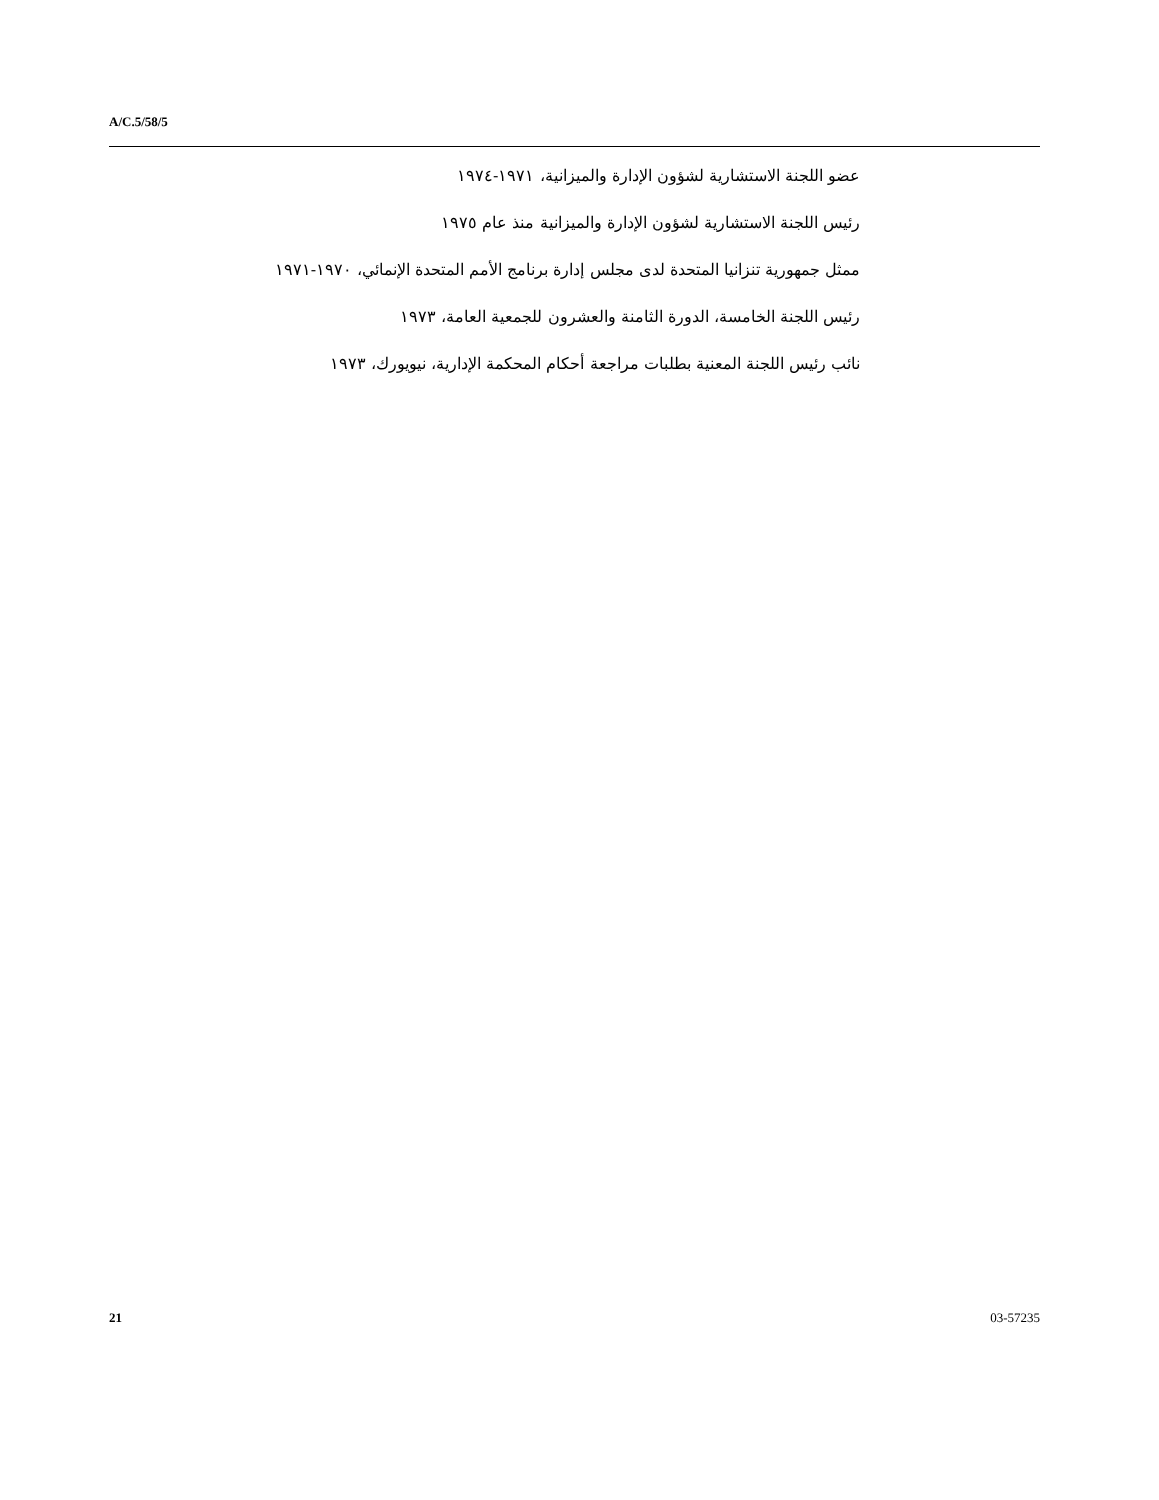A/C.5/58/5
عضو اللجنة الاستشارية لشؤون الإدارة والميزانية، ١٩٧١-١٩٧٤
رئيس اللجنة الاستشارية لشؤون الإدارة والميزانية منذ عام ١٩٧٥
ممثل جمهورية تنزانيا المتحدة لدى مجلس إدارة برنامج الأمم المتحدة الإنمائي، ١٩٧٠-١٩٧١
رئيس اللجنة الخامسة، الدورة الثامنة والعشرون للجمعية العامة، ١٩٧٣
نائب رئيس اللجنة المعنية بطلبات مراجعة أحكام المحكمة الإدارية، نيويورك، ١٩٧٣
21 03-57235